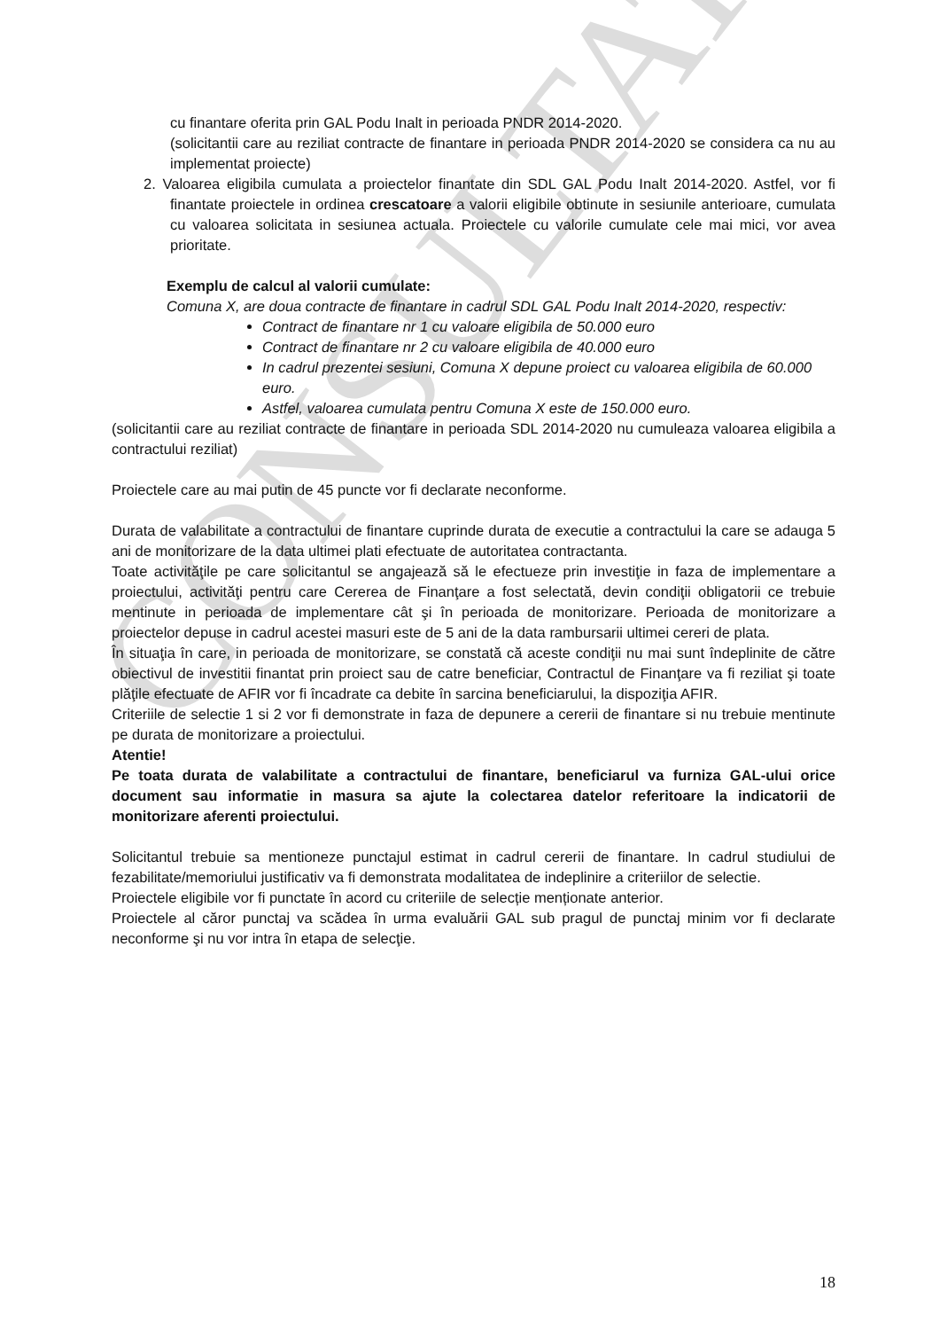CONSULTATIV
cu finantare oferita prin GAL Podu Inalt in perioada PNDR 2014-2020.
(solicitantii care au reziliat contracte de finantare in perioada PNDR 2014-2020 se considera ca nu au implementat proiecte)
2. Valoarea eligibila cumulata a proiectelor finantate din SDL GAL Podu Inalt 2014-2020. Astfel, vor fi finantate proiectele in ordinea crescatoare a valorii eligibile obtinute in sesiunile anterioare, cumulata cu valoarea solicitata in sesiunea actuala. Proiectele cu valorile cumulate cele mai mici, vor avea prioritate.
Exemplu de calcul al valorii cumulate:
Comuna X, are doua contracte de finantare in cadrul SDL GAL Podu Inalt 2014-2020, respectiv:
Contract de finantare nr 1 cu valoare eligibila de 50.000 euro
Contract de finantare nr 2 cu valoare eligibila de 40.000 euro
In cadrul prezentei sesiuni, Comuna X depune proiect cu valoarea eligibila de 60.000 euro.
Astfel, valoarea cumulata pentru Comuna X este de 150.000 euro.
(solicitantii care au reziliat contracte de finantare in perioada SDL 2014-2020 nu cumuleaza valoarea eligibila a contractului reziliat)
Proiectele care au mai putin de 45 puncte vor fi declarate neconforme.
Durata de valabilitate a contractului de finantare cuprinde durata de executie a contractului la care se adauga 5 ani de monitorizare de la data ultimei plati efectuate de autoritatea contractanta.
Toate activităţile pe care solicitantul se angajează să le efectueze prin investiţie in faza de implementare a proiectului, activităţi pentru care Cererea de Finanţare a fost selectată, devin condiţii obligatorii ce trebuie mentinute in perioada de implementare cât şi în perioada de monitorizare. Perioada de monitorizare a proiectelor depuse in cadrul acestei masuri este de 5 ani de la data rambursarii ultimei cereri de plata.
În situaţia în care, in perioada de monitorizare, se constată că aceste condiţii nu mai sunt îndeplinite de către obiectivul de investitii finantat prin proiect sau de catre beneficiar, Contractul de Finanţare va fi reziliat şi toate plăţile efectuate de AFIR vor fi încadrate ca debite în sarcina beneficiarului, la dispoziţia AFIR.
Criteriile de selectie 1 si 2 vor fi demonstrate in faza de depunere a cererii de finantare si nu trebuie mentinute pe durata de monitorizare a proiectului.
Atentie!
Pe toata durata de valabilitate a contractului de finantare, beneficiarul va furniza GAL-ului orice document sau informatie in masura sa ajute la colectarea datelor referitoare la indicatorii de monitorizare aferenti proiectului.
Solicitantul trebuie sa mentioneze punctajul estimat in cadrul cererii de finantare. In cadrul studiului de fezabilitate/memoriului justificativ va fi demonstrata modalitatea de indeplinire a criteriilor de selectie.
Proiectele eligibile vor fi punctate în acord cu criteriile de selecție menționate anterior.
Proiectele al căror punctaj va scădea în urma evaluării GAL sub pragul de punctaj minim vor fi declarate neconforme şi nu vor intra în etapa de selecţie.
18